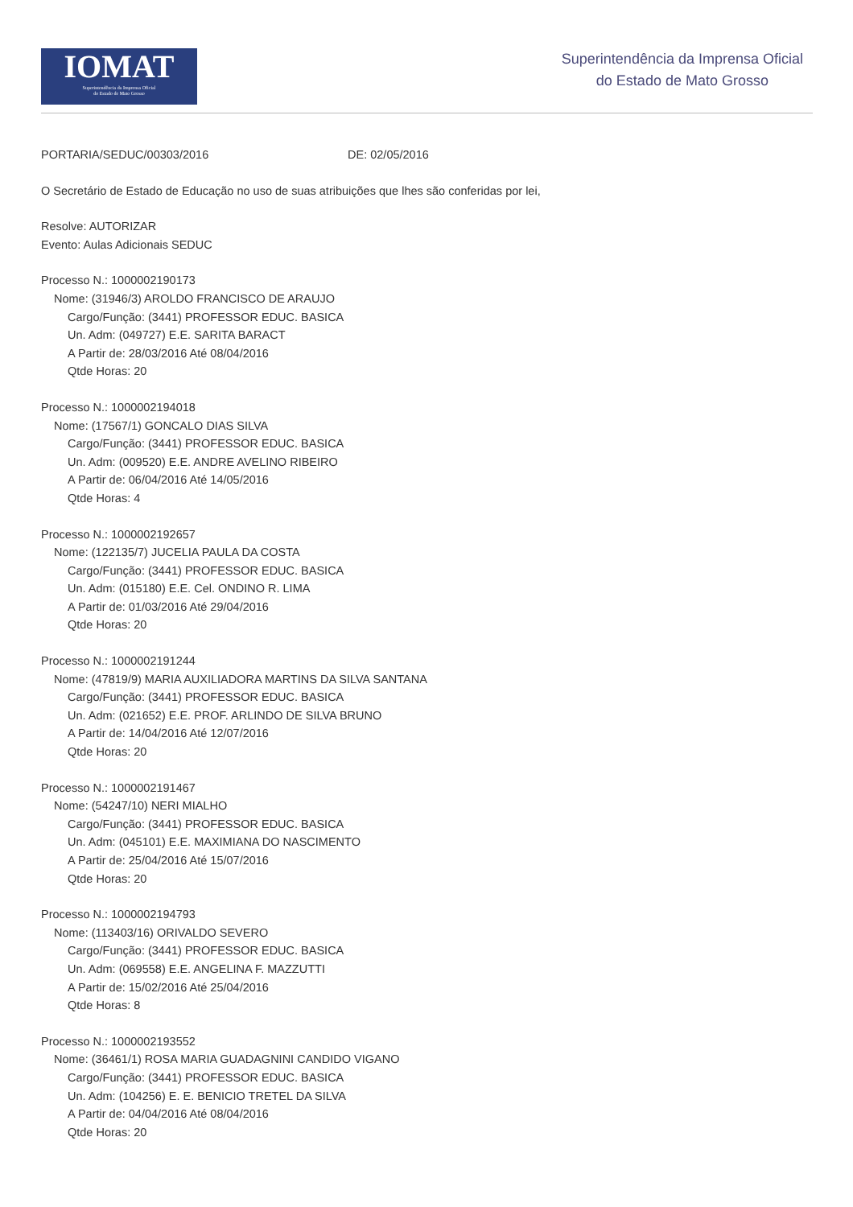IOMAT
Superintendência da Imprensa Oficial
do Estado de Mato Grosso
Superintendência da Imprensa Oficial
do Estado de Mato Grosso
PORTARIA/SEDUC/00303/2016 DE: 02/05/2016
O Secretário de Estado de Educação no uso de suas atribuições que lhes são conferidas por lei,
Resolve: AUTORIZAR
Evento: Aulas Adicionais SEDUC
Processo N.: 1000002190173
Nome: (31946/3) AROLDO FRANCISCO DE ARAUJO
Cargo/Função: (3441) PROFESSOR EDUC. BASICA
Un. Adm: (049727) E.E. SARITA BARACT
A Partir de: 28/03/2016 Até 08/04/2016
Qtde Horas: 20
Processo N.: 1000002194018
Nome: (17567/1) GONCALO DIAS SILVA
Cargo/Função: (3441) PROFESSOR EDUC. BASICA
Un. Adm: (009520) E.E. ANDRE AVELINO RIBEIRO
A Partir de: 06/04/2016 Até 14/05/2016
Qtde Horas: 4
Processo N.: 1000002192657
Nome: (122135/7) JUCELIA PAULA DA COSTA
Cargo/Função: (3441) PROFESSOR EDUC. BASICA
Un. Adm: (015180) E.E. Cel. ONDINO R. LIMA
A Partir de: 01/03/2016 Até 29/04/2016
Qtde Horas: 20
Processo N.: 1000002191244
Nome: (47819/9) MARIA AUXILIADORA MARTINS DA SILVA SANTANA
Cargo/Função: (3441) PROFESSOR EDUC. BASICA
Un. Adm: (021652) E.E. PROF. ARLINDO DE SILVA BRUNO
A Partir de: 14/04/2016 Até 12/07/2016
Qtde Horas: 20
Processo N.: 1000002191467
Nome: (54247/10) NERI MIALHO
Cargo/Função: (3441) PROFESSOR EDUC. BASICA
Un. Adm: (045101) E.E. MAXIMIANA DO NASCIMENTO
A Partir de: 25/04/2016 Até 15/07/2016
Qtde Horas: 20
Processo N.: 1000002194793
Nome: (113403/16) ORIVALDO SEVERO
Cargo/Função: (3441) PROFESSOR EDUC. BASICA
Un. Adm: (069558) E.E. ANGELINA F. MAZZUTTI
A Partir de: 15/02/2016 Até 25/04/2016
Qtde Horas: 8
Processo N.: 1000002193552
Nome: (36461/1) ROSA MARIA GUADAGNINI CANDIDO VIGANO
Cargo/Função: (3441) PROFESSOR EDUC. BASICA
Un. Adm: (104256) E. E. BENICIO TRETEL DA SILVA
A Partir de: 04/04/2016 Até 08/04/2016
Qtde Horas: 20